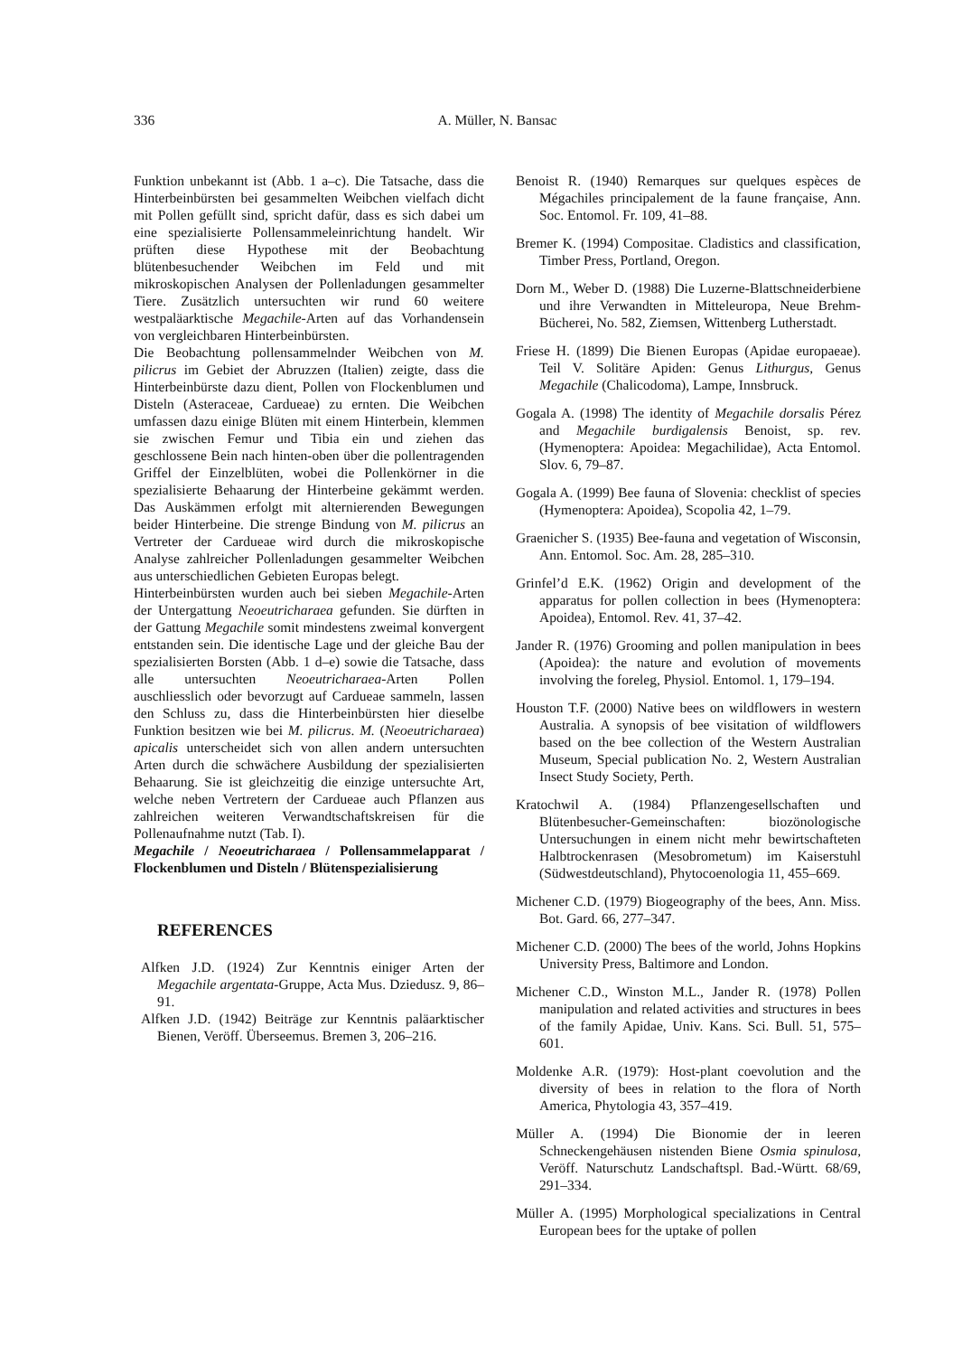336
A. Müller, N. Bansac
Funktion unbekannt ist (Abb. 1 a–c). Die Tatsache, dass die Hinterbeinbürsten bei gesammelten Weibchen vielfach dicht mit Pollen gefüllt sind, spricht dafür, dass es sich dabei um eine spezialisierte Pollensammeleinrichtung handelt. Wir prüften diese Hypothese mit der Beobachtung blütenbesuchender Weibchen im Feld und mit mikroskopischen Analysen der Pollenladungen gesammelter Tiere. Zusätzlich untersuchten wir rund 60 weitere westpaläarktische Megachile-Arten auf das Vorhandensein von vergleichbaren Hinterbeinbürsten.
Die Beobachtung pollensammelnder Weibchen von M. pilicrus im Gebiet der Abruzzen (Italien) zeigte, dass die Hinterbeinbürste dazu dient, Pollen von Flockenblumen und Disteln (Asteraceae, Cardueae) zu ernten. Die Weibchen umfassen dazu einige Blüten mit einem Hinterbein, klemmen sie zwischen Femur und Tibia ein und ziehen das geschlossene Bein nach hinten-oben über die pollentragenden Griffel der Einzelblüten, wobei die Pollenkörner in die spezialisierte Behaarung der Hinterbeine gekämmt werden. Das Auskämmen erfolgt mit alternierenden Bewegungen beider Hinterbeine. Die strenge Bindung von M. pilicrus an Vertreter der Cardueae wird durch die mikroskopische Analyse zahlreicher Pollenladungen gesammelter Weibchen aus unterschiedlichen Gebieten Europas belegt.
Hinterbeinbürsten wurden auch bei sieben Megachile-Arten der Untergattung Neoeutricharaea gefunden. Sie dürften in der Gattung Megachile somit mindestens zweimal konvergent entstanden sein. Die identische Lage und der gleiche Bau der spezialisierten Borsten (Abb. 1 d–e) sowie die Tatsache, dass alle untersuchten Neoeutricharaea-Arten Pollen auschliesslich oder bevorzugt auf Cardueae sammeln, lassen den Schluss zu, dass die Hinterbeinbürsten hier dieselbe Funktion besitzen wie bei M. pilicrus. M. (Neoeutricharaea) apicalis unterscheidet sich von allen andern untersuchten Arten durch die schwächere Ausbildung der spezialisierten Behaarung. Sie ist gleichzeitig die einzige untersuchte Art, welche neben Vertretern der Cardueae auch Pflanzen aus zahlreichen weiteren Verwandtschaftskreisen für die Pollenaufnahme nutzt (Tab. I).
Megachile / Neoeutricharaea / Pollensammelapparat / Flockenblumen und Disteln / Blütenspezialisierung
REFERENCES
Alfken J.D. (1924) Zur Kenntnis einiger Arten der Megachile argentata-Gruppe, Acta Mus. Dziedusz. 9, 86–91.
Alfken J.D. (1942) Beiträge zur Kenntnis paläarktischer Bienen, Veröff. Überseemus. Bremen 3, 206–216.
Benoist R. (1940) Remarques sur quelques espèces de Mégachiles principalement de la faune française, Ann. Soc. Entomol. Fr. 109, 41–88.
Bremer K. (1994) Compositae. Cladistics and classification, Timber Press, Portland, Oregon.
Dorn M., Weber D. (1988) Die Luzerne-Blattschneiderbiene und ihre Verwandten in Mitteleuropa, Neue Brehm-Bücherei, No. 582, Ziemsen, Wittenberg Lutherstadt.
Friese H. (1899) Die Bienen Europas (Apidae europaeae). Teil V. Solitäre Apiden: Genus Lithurgus, Genus Megachile (Chalicodoma), Lampe, Innsbruck.
Gogala A. (1998) The identity of Megachile dorsalis Pérez and Megachile burdigalensis Benoist, sp. rev. (Hymenoptera: Apoidea: Megachilidae), Acta Entomol. Slov. 6, 79–87.
Gogala A. (1999) Bee fauna of Slovenia: checklist of species (Hymenoptera: Apoidea), Scopolia 42, 1–79.
Graenicher S. (1935) Bee-fauna and vegetation of Wisconsin, Ann. Entomol. Soc. Am. 28, 285–310.
Grinfel’d E.K. (1962) Origin and development of the apparatus for pollen collection in bees (Hymenoptera: Apoidea), Entomol. Rev. 41, 37–42.
Jander R. (1976) Grooming and pollen manipulation in bees (Apoidea): the nature and evolution of movements involving the foreleg, Physiol. Entomol. 1, 179–194.
Houston T.F. (2000) Native bees on wildflowers in western Australia. A synopsis of bee visitation of wildflowers based on the bee collection of the Western Australian Museum, Special publication No. 2, Western Australian Insect Study Society, Perth.
Kratochwil A. (1984) Pflanzengesellschaften und Blütenbesucher-Gemeinschaften: biozönologische Untersuchungen in einem nicht mehr bewirtschafteten Halbtrockenrasen (Mesobrometum) im Kaiserstuhl (Südwestdeutschland), Phytocoenologia 11, 455–669.
Michener C.D. (1979) Biogeography of the bees, Ann. Miss. Bot. Gard. 66, 277–347.
Michener C.D. (2000) The bees of the world, Johns Hopkins University Press, Baltimore and London.
Michener C.D., Winston M.L., Jander R. (1978) Pollen manipulation and related activities and structures in bees of the family Apidae, Univ. Kans. Sci. Bull. 51, 575–601.
Moldenke A.R. (1979): Host-plant coevolution and the diversity of bees in relation to the flora of North America, Phytologia 43, 357–419.
Müller A. (1994) Die Bionomie der in leeren Schneckengehäusen nistenden Biene Osmia spinulosa, Veröff. Naturschutz Landschaftspl. Bad.-Württ. 68/69, 291–334.
Müller A. (1995) Morphological specializations in Central European bees for the uptake of pollen